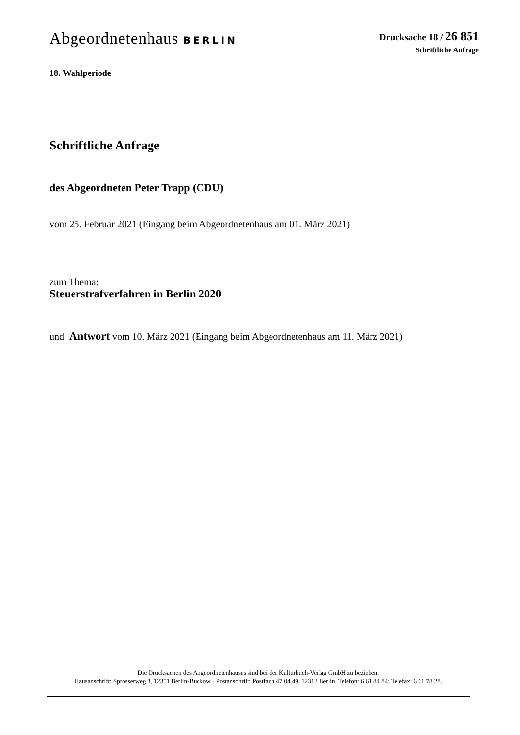Abgeordnetenhaus BERLIN Drucksache 18 / 26 851
Schriftliche Anfrage
18. Wahlperiode
Schriftliche Anfrage
des Abgeordneten Peter Trapp (CDU)
vom 25. Februar 2021 (Eingang beim Abgeordnetenhaus am 01. März 2021)
zum Thema:
Steuerstrafverfahren in Berlin 2020
und Antwort vom 10. März 2021 (Eingang beim Abgeordnetenhaus am 11. März 2021)
Die Drucksachen des Abgeordnetenhauses sind bei der Kulturbuch-Verlag GmbH zu beziehen.
Hausanschrift: Sprosserweg 3, 12351 Berlin-Buckow · Postanschrift: Postfach 47 04 49, 12313 Berlin, Telefon: 6 61 84 84; Telefax: 6 61 78 28.